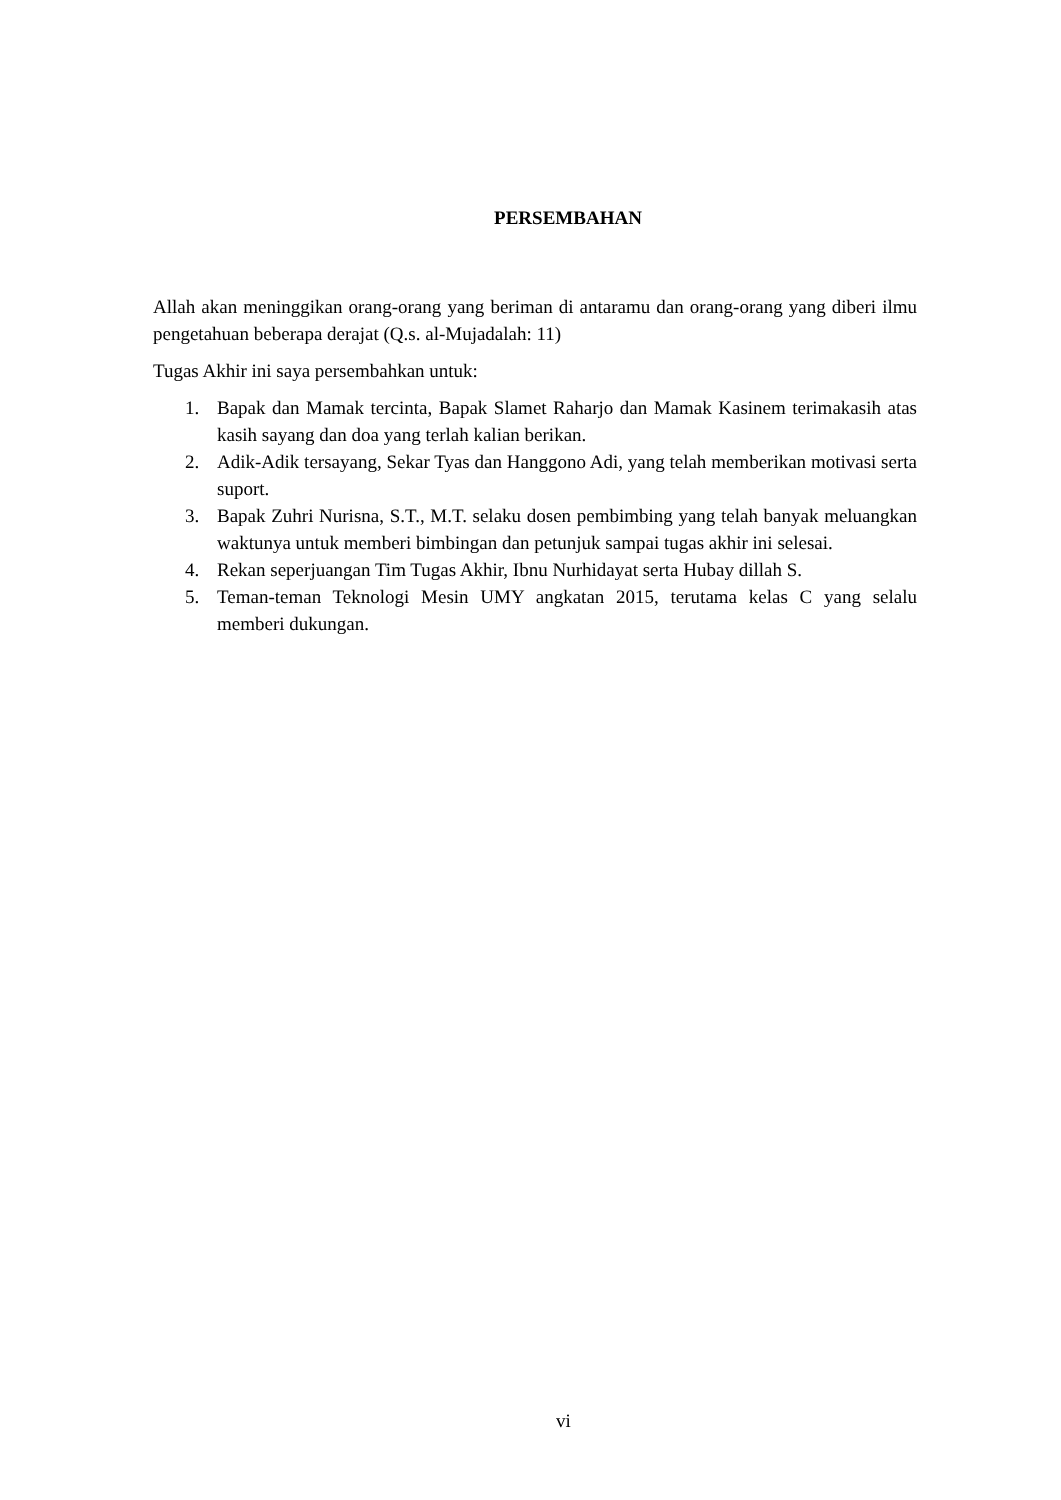PERSEMBAHAN
Allah akan meninggikan orang-orang yang beriman di antaramu dan orang-orang yang diberi ilmu pengetahuan beberapa derajat (Q.s. al-Mujadalah: 11)
Tugas Akhir ini saya persembahkan untuk:
1. Bapak dan Mamak tercinta, Bapak Slamet Raharjo dan Mamak Kasinem terimakasih atas kasih sayang dan doa yang terlah kalian berikan.
2. Adik-Adik tersayang, Sekar Tyas dan Hanggono Adi, yang telah memberikan motivasi serta suport.
3. Bapak Zuhri Nurisna, S.T., M.T. selaku dosen pembimbing yang telah banyak meluangkan waktunya untuk memberi bimbingan dan petunjuk sampai tugas akhir ini selesai.
4. Rekan seperjuangan Tim Tugas Akhir, Ibnu Nurhidayat serta Hubay dillah S.
5. Teman-teman Teknologi Mesin UMY angkatan 2015, terutama kelas C yang selalu memberi dukungan.
vi